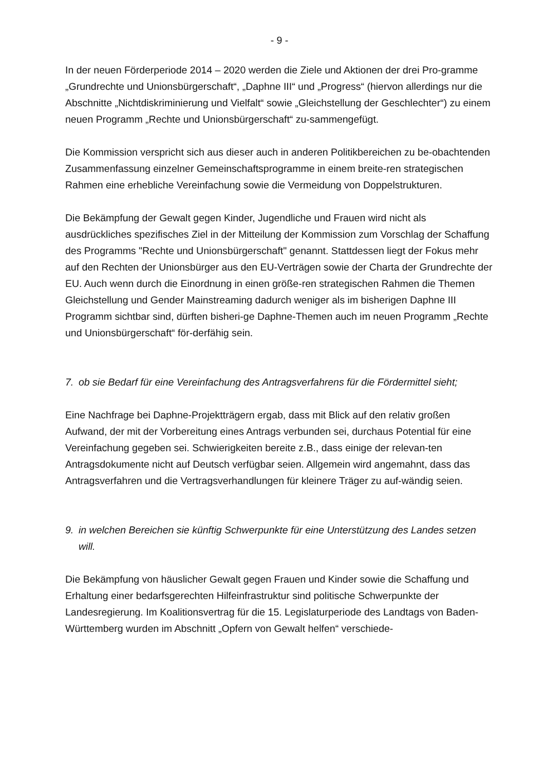- 9 -
In der neuen Förderperiode 2014 – 2020 werden die Ziele und Aktionen der drei Pro-gramme „Grundrechte und Unionsbürgerschaft“, „Daphne III“ und „Progress“ (hiervon allerdings nur die Abschnitte „Nichtdiskriminierung und Vielfalt“ sowie „Gleichstellung der Geschlechter“) zu einem neuen Programm „Rechte und Unionsbürgerschaft“ zu-sammengefügt.
Die Kommission verspricht sich aus dieser auch in anderen Politikbereichen zu be-obachtenden Zusammenfassung einzelner Gemeinschaftsprogramme in einem breite-ren strategischen Rahmen eine erhebliche Vereinfachung sowie die Vermeidung von Doppelstrukturen.
Die Bekämpfung der Gewalt gegen Kinder, Jugendliche und Frauen wird nicht als ausdrückliches spezifisches Ziel in der Mitteilung der Kommission zum Vorschlag der Schaffung des Programms "Rechte und Unionsbürgerschaft" genannt. Stattdessen liegt der Fokus mehr auf den Rechten der Unionsbürger aus den EU-Verträgen sowie der Charta der Grundrechte der EU. Auch wenn durch die Einordnung in einen größe-ren strategischen Rahmen die Themen Gleichstellung und Gender Mainstreaming dadurch weniger als im bisherigen Daphne III Programm sichtbar sind, dürften bisheri-ge Daphne-Themen auch im neuen Programm „Rechte und Unionsbürgerschaft“ för-derfähig sein.
7. ob sie Bedarf für eine Vereinfachung des Antragsverfahrens für die Fördermittel sieht;
Eine Nachfrage bei Daphne-Projektträgern ergab, dass mit Blick auf den relativ großen Aufwand, der mit der Vorbereitung eines Antrags verbunden sei, durchaus Potential für eine Vereinfachung gegeben sei. Schwierigkeiten bereite z.B., dass einige der relevan-ten Antragsdokumente nicht auf Deutsch verfügbar seien. Allgemein wird angemahnt, dass das Antragsverfahren und die Vertragsverhandlungen für kleinere Träger zu auf-wändig seien.
9. in welchen Bereichen sie künftig Schwerpunkte für eine Unterstützung des Landes setzen will.
Die Bekämpfung von häuslicher Gewalt gegen Frauen und Kinder sowie die Schaffung und Erhaltung einer bedarfsgerechten Hilfeinfrastruktur sind politische Schwerpunkte der Landesregierung. Im Koalitionsvertrag für die 15. Legislaturperiode des Landtags von Baden-Württemberg wurden im Abschnitt „Opfern von Gewalt helfen“ verschiede-